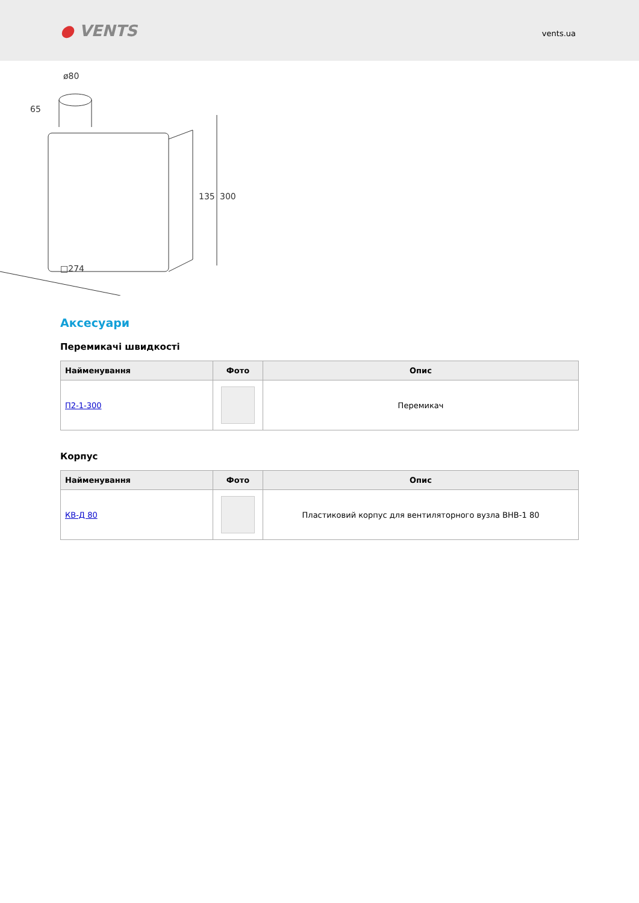● VENTS
vents.ua
ø80
65
□274
135
300
Аксесуари
Перемикачі швидкості
| Найменування | Фото | Опис |
| --- | --- | --- |
| П2-1-300 | | Перемикач |
Корпус
| Найменування | Фото | Опис |
| --- | --- | --- |
| КВ-Д 80 | | Пластиковий корпус для вентиляторного вузла ВНВ-1 80 |